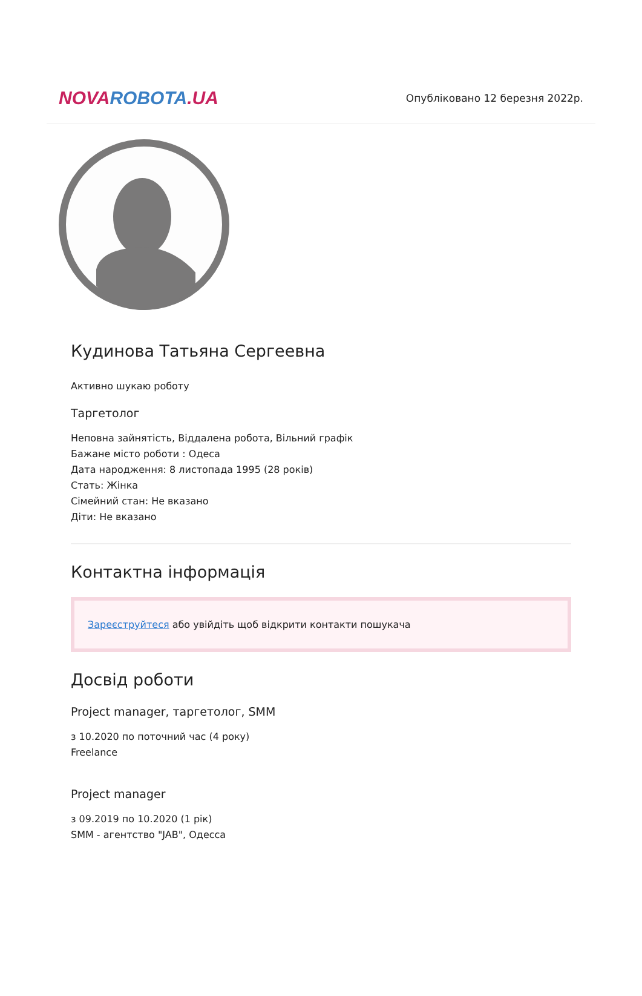NOVA ROBOTA.UA
Опубліковано 12 березня 2022р.
Кудинова Татьяна Сергеевна
Активно шукаю роботу
Таргетолог
Неповна зайнятість, Віддалена робота, Вільний графік
Бажане місто роботи : Одеса
Дата народження: 8 листопада 1995 (28 років)
Стать: Жінка
Сімейний стан: Не вказано
Діти: Не вказано
Контактна інформація
Зареєструйтеся або увійдіть щоб відкрити контакти пошукача
Досвід роботи
Project manager, таргетолог, SMM
з 10.2020 по поточний час (4 року)
Freelance
Project manager
з 09.2019 по 10.2020 (1 рік)
SMM - агентство "JAB", Одесса